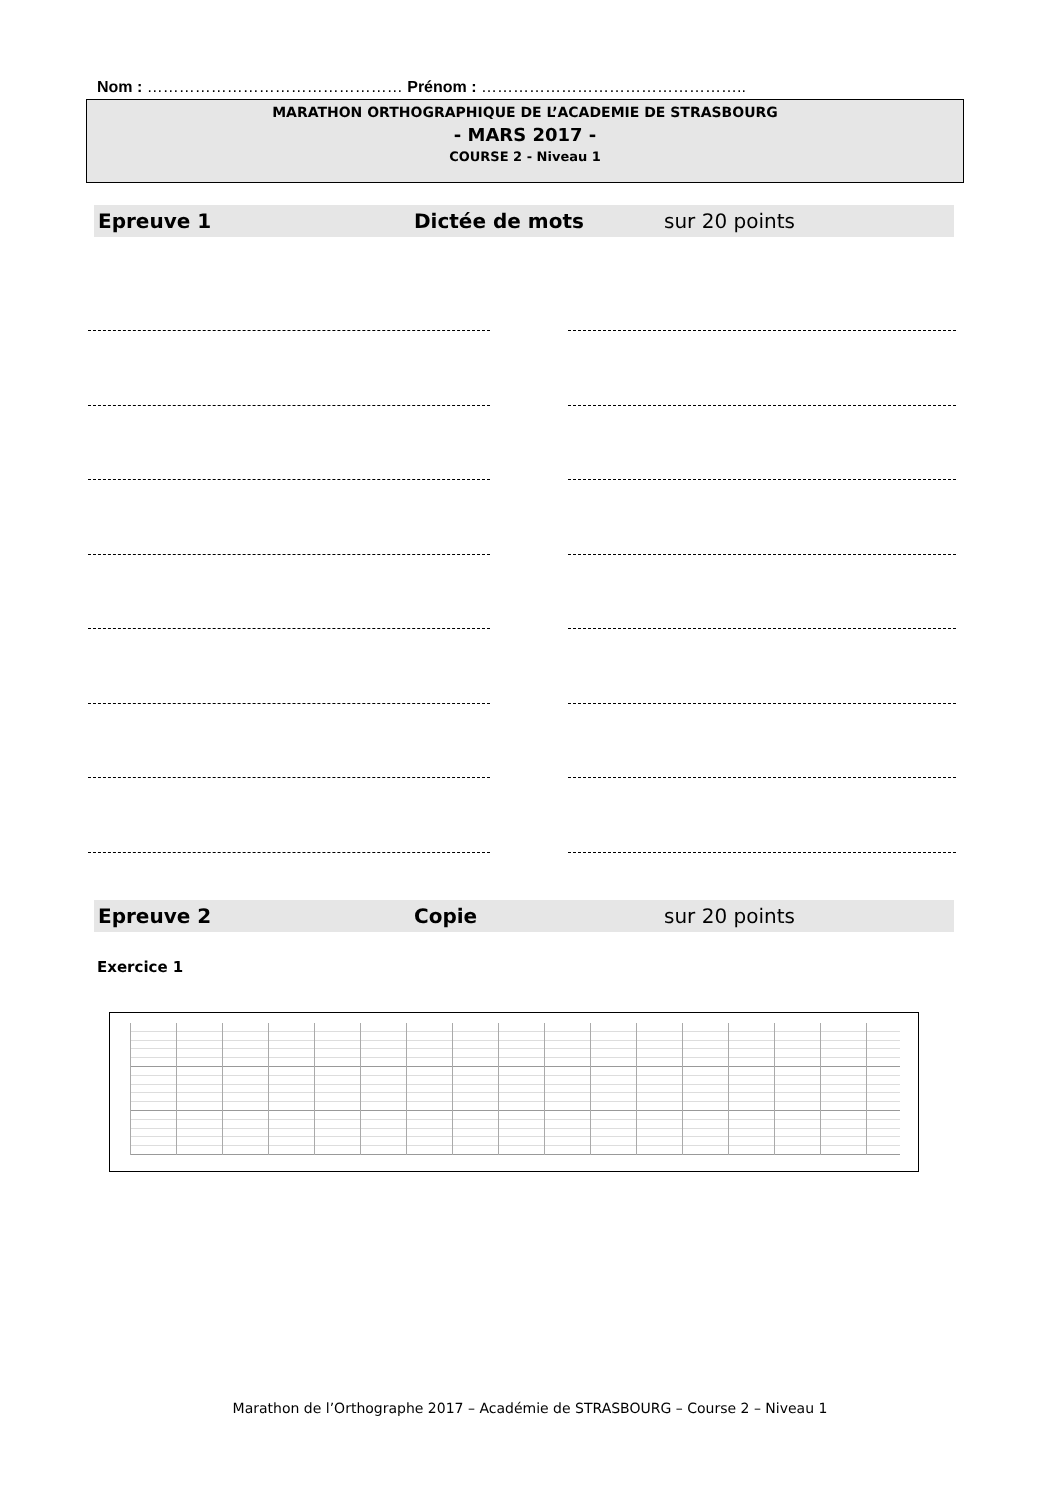Nom : ………………………………………… Prénom : …………………………………………..
MARATHON ORTHOGRAPHIQUE DE L’ACADEMIE DE STRASBOURG
- MARS 2017 -
COURSE 2 - Niveau 1
Epreuve 1 Dictée de mots sur 20 points
Epreuve 2 Copie sur 20 points
Exercice 1
Marathon de l’Orthographe 2017 – Académie de STRASBOURG – Course 2 – Niveau 1